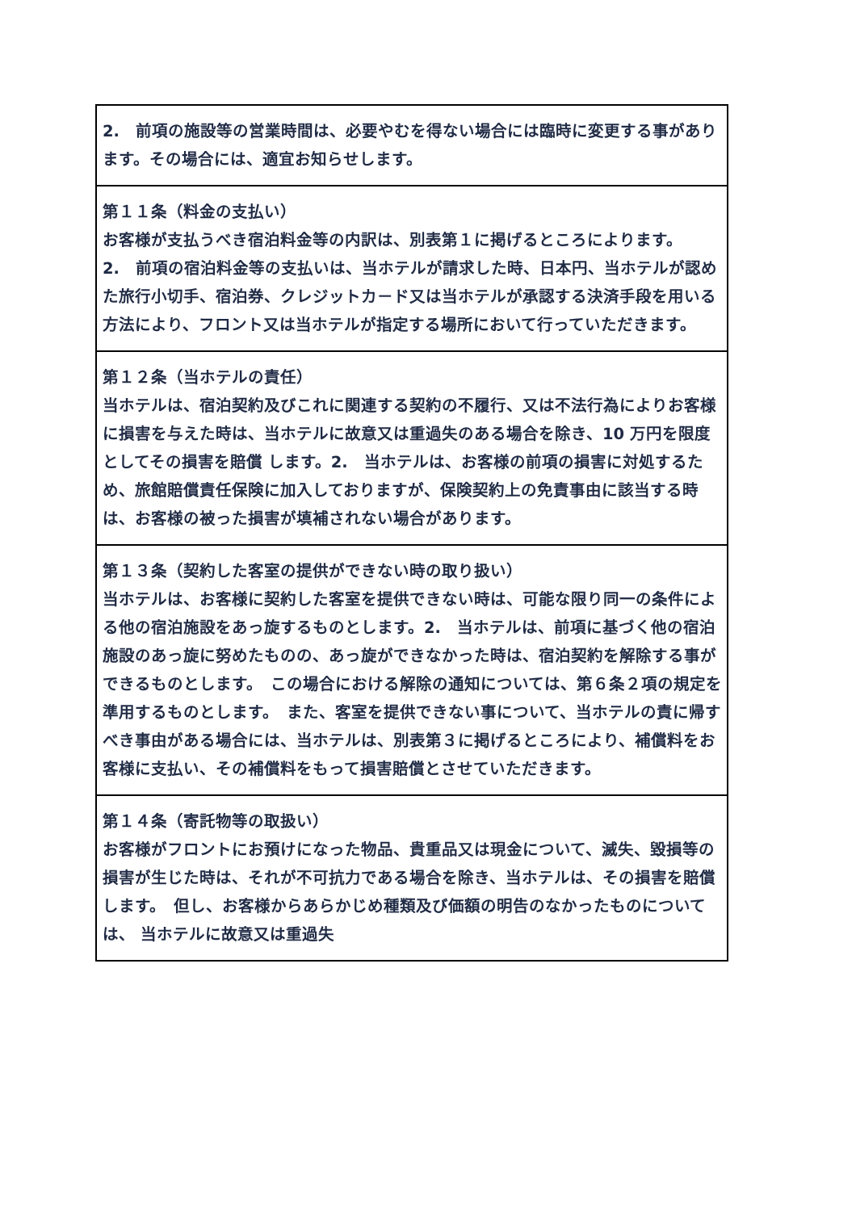| 2. 前項の施設等の営業時間は、必要やむを得ない場合には臨時に変更する事があります。その場合には、適宜お知らせします。 |
| 第１１条（料金の支払い） お客様が支払うべき宿泊料金等の内訳は、別表第１に掲げるところによります。 2. 前項の宿泊料金等の支払いは、当ホテルが請求した時、日本円、当ホテルが認めた旅行小切手、宿泊券、クレジットカ－ド又は当ホテルが承認する決済手段を用いる方法により、フロント又は当ホテルが指定する場所において行っていただきます。 |
| 第１２条（当ホテルの責任） 当ホテルは、宿泊契約及びこれに関連する契約の不履行、又は不法行為によりお客様に損害を与えた時は、当ホテルに故意又は重過失のある場合を除き、10 万円を限度としてその損害を賠償 します。2. 当ホテルは、お客様の前項の損害に対処するため、旅館賠償責任保険に加入しておりますが、保険契約上の免責事由に該当する時は、お客様の被った損害が填補されない場合があります。 |
| 第１３条（契約した客室の提供ができない時の取り扱い） 当ホテルは、お客様に契約した客室を提供できない時は、可能な限り同一の条件による他の宿泊施設をあっ旋するものとします。2. 当ホテルは、前項に基づく他の宿泊施設のあっ旋に努めたものの、あっ旋ができなかった時は、宿泊契約を解除する事ができるものとします。 この場合における解除の通知については、第６条２項の規定を準用するものとします。 また、客室を提供できない事について、当ホテルの責に帰すべき事由がある場合には、当ホテルは、別表第３に掲げるところにより、補償料をお客様に支払い、その補償料をもって損害賠償とさせていただきます。 |
| 第１４条（寄託物等の取扱い） お客様がフロントにお預けになった物品、貴重品又は現金について、滅失、毀損等の損害が生じた時は、それが不可抗力である場合を除き、当ホテルは、その損害を賠償します。 但し、お客様からあらかじめ種類及び価額の明告のなかったものについては、 当ホテルに故意又は重過失 |